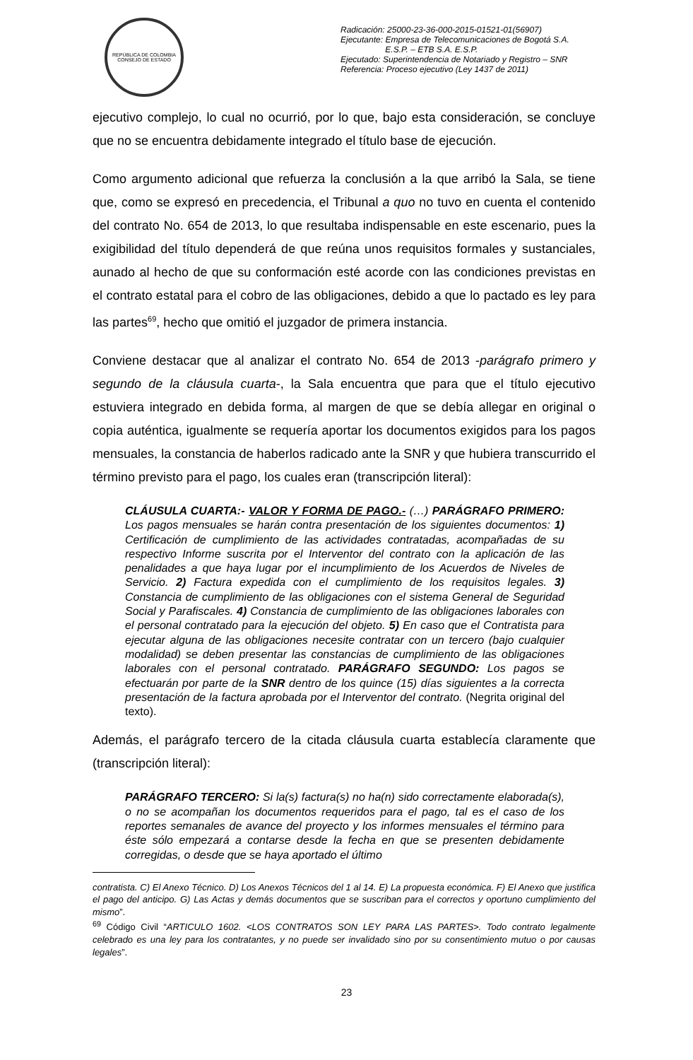REPÚBLICA DE COLOMBIA
CONSEJO DE ESTADO
Radicación: 25000-23-36-000-2015-01521-01(56907)
Ejecutante: Empresa de Telecomunicaciones de Bogotá S.A.
E.S.P. – ETB S.A. E.S.P.
Ejecutado: Superintendencia de Notariado y Registro – SNR
Referencia: Proceso ejecutivo (Ley 1437 de 2011)
ejecutivo complejo, lo cual no ocurrió, por lo que, bajo esta consideración, se concluye que no se encuentra debidamente integrado el título base de ejecución.
Como argumento adicional que refuerza la conclusión a la que arribó la Sala, se tiene que, como se expresó en precedencia, el Tribunal a quo no tuvo en cuenta el contenido del contrato No. 654 de 2013, lo que resultaba indispensable en este escenario, pues la exigibilidad del título dependerá de que reúna unos requisitos formales y sustanciales, aunado al hecho de que su conformación esté acorde con las condiciones previstas en el contrato estatal para el cobro de las obligaciones, debido a que lo pactado es ley para las partes<sup>69</sup>, hecho que omitió el juzgador de primera instancia.
Conviene destacar que al analizar el contrato No. 654 de 2013 -parágrafo primero y segundo de la cláusula cuarta-, la Sala encuentra que para que el título ejecutivo estuviera integrado en debida forma, al margen de que se debía allegar en original o copia auténtica, igualmente se requería aportar los documentos exigidos para los pagos mensuales, la constancia de haberlos radicado ante la SNR y que hubiera transcurrido el término previsto para el pago, los cuales eran (transcripción literal):
CLÁUSULA CUARTA:- VALOR Y FORMA DE PAGO.- (…) PARÁGRAFO PRIMERO: Los pagos mensuales se harán contra presentación de los siguientes documentos: 1) Certificación de cumplimiento de las actividades contratadas, acompañadas de su respectivo Informe suscrita por el Interventor del contrato con la aplicación de las penalidades a que haya lugar por el incumplimiento de los Acuerdos de Niveles de Servicio. 2) Factura expedida con el cumplimiento de los requisitos legales. 3) Constancia de cumplimiento de las obligaciones con el sistema General de Seguridad Social y Parafiscales. 4) Constancia de cumplimiento de las obligaciones laborales con el personal contratado para la ejecución del objeto. 5) En caso que el Contratista para ejecutar alguna de las obligaciones necesite contratar con un tercero (bajo cualquier modalidad) se deben presentar las constancias de cumplimiento de las obligaciones laborales con el personal contratado. PARÁGRAFO SEGUNDO: Los pagos se efectuarán por parte de la SNR dentro de los quince (15) días siguientes a la correcta presentación de la factura aprobada por el Interventor del contrato. (Negrita original del texto).
Además, el parágrafo tercero de la citada cláusula cuarta establecía claramente que (transcripción literal):
PARÁGRAFO TERCERO: Si la(s) factura(s) no ha(n) sido correctamente elaborada(s), o no se acompañan los documentos requeridos para el pago, tal es el caso de los reportes semanales de avance del proyecto y los informes mensuales el término para éste sólo empezará a contarse desde la fecha en que se presenten debidamente corregidas, o desde que se haya aportado el último
contratista. C) El Anexo Técnico. D) Los Anexos Técnicos del 1 al 14. E) La propuesta económica. F) El Anexo que justifica el pago del anticipo. G) Las Actas y demás documentos que se suscriban para el correctos y oportuno cumplimiento del mismo”.
<sup>69</sup> Código Civil “ARTICULO 1602. <LOS CONTRATOS SON LEY PARA LAS PARTES>. Todo contrato legalmente celebrado es una ley para los contratantes, y no puede ser invalidado sino por su consentimiento mutuo o por causas legales”.
23